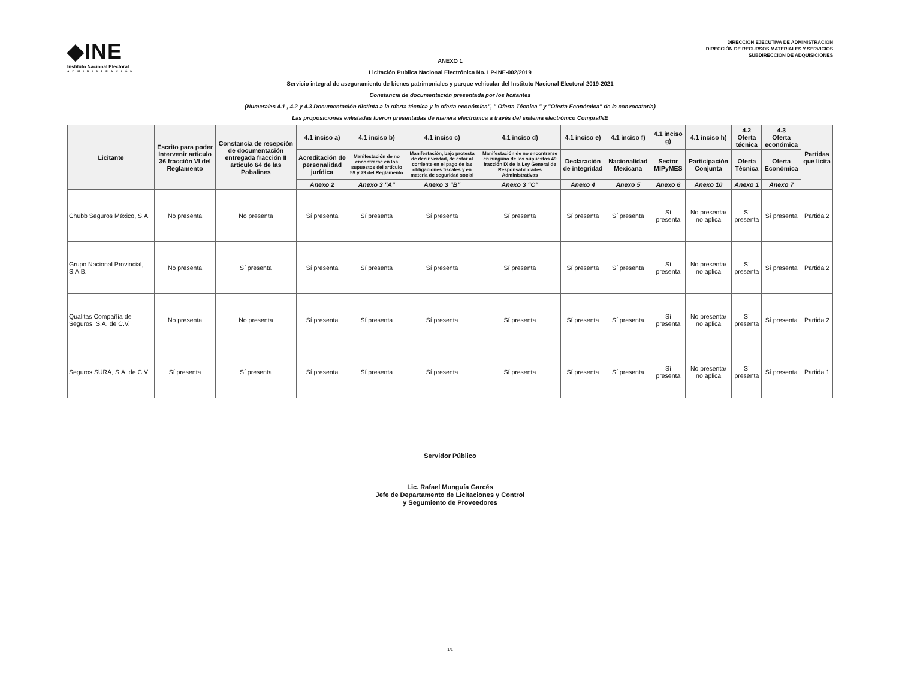◆INE
Instituto Nacional Electoral
ADMINISTRACIÓN
DIRECCIÓN EJECUTIVA DE ADMINISTRACIÓN
DIRECCIÓN DE RECURSOS MATERIALES Y SERVICIOS
SUBDIRECCIÓN DE ADQUISICIONES
ANEXO 1
Licitación Publica Nacional Electrónica No. LP-INE-002/2019
Servicio integral de aseguramiento de bienes patrimoniales y parque vehicular del Instituto Nacional Electoral 2019-2021
Constancia de documentación presentada por los licitantes
(Numerales 4.1 , 4.2 y 4.3 Documentación distinta a la oferta técnica y la oferta económica", " Oferta Técnica " y "Oferta Económica" de la convocatoria)
Las proposiciones enlistadas fueron presentadas de manera electrónica a través del sistema electrónico CompraINE
| Licitante | Escrito para poder Intervenir articulo 36 fracción VI del Reglamento | Constancia de recepción de documentación entregada fracción II artículo 64 de las Pobalines | 4.1 inciso a) | 4.1 inciso b) | 4.1 inciso c) | 4.1 inciso d) | 4.1 inciso e) | 4.1 inciso f) | 4.1 inciso g) | 4.1 inciso h) | 4.2 Oferta técnica | 4.3 Oferta económica | Partidas que licita |
| --- | --- | --- | --- | --- | --- | --- | --- | --- | --- | --- | --- | --- | --- |
| | | | Acreditación de personalidad jurídica | Manifestación de no encontrarse en los supuestos del artículo 59 y 79 del Reglamento | Manifestación, bajo protesta de decir verdad, de estar al corriente en el pago de las obligaciones fiscales y en materia de seguridad social | Manifestación de no encontrarse en ninguno de los supuestos 49 fracción IX de la Ley General de Responsabilidades Administrativas | Declaración de integridad | Nacionalidad Mexicana | Sector MIPyMES | Participación Conjunta | Oferta Técnica | Oferta Económica | |
| | | | Anexo 2 | Anexo 3 "A" | Anexo 3 "B" | Anexo 3 "C" | Anexo 4 | Anexo 5 | Anexo 6 | Anexo 10 | Anexo 1 | Anexo 7 | |
| Chubb Seguros México, S.A. | No presenta | No presenta | Sí presenta | Sí presenta | Sí presenta | Sí presenta | Sí presenta | Sí presenta | Sí presenta | No presenta/ no aplica | Sí presenta | Sí presenta | Partida 2 |
| Grupo Nacional Provincial, S.A.B. | No presenta | Sí presenta | Sí presenta | Sí presenta | Sí presenta | Sí presenta | Sí presenta | Sí presenta | Sí presenta | No presenta/ no aplica | Sí presenta | Sí presenta | Partida 2 |
| Qualitas Compañía de Seguros, S.A. de C.V. | No presenta | No presenta | Sí presenta | Sí presenta | Sí presenta | Sí presenta | Sí presenta | Sí presenta | Sí presenta | No presenta/ no aplica | Sí presenta | Sí presenta | Partida 2 |
| Seguros SURA, S.A. de C.V. | Sí presenta | Sí presenta | Sí presenta | Sí presenta | Sí presenta | Sí presenta | Sí presenta | Sí presenta | Sí presenta | No presenta/ no aplica | Sí presenta | Sí presenta | Partida 1 |
Servidor Público
Lic. Rafael Munguía Garcés
Jefe de Departamento de Licitaciones y Control
y Segumiento de Proveedores
1/1